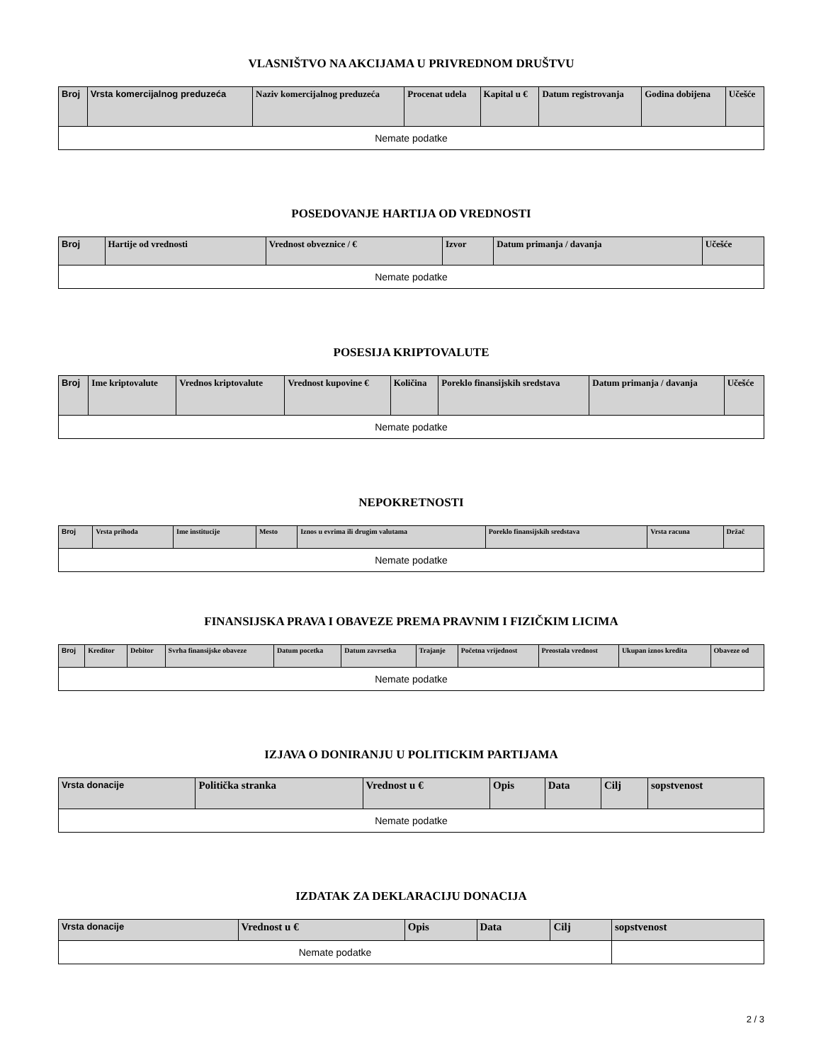VLASNIŠTVO NA AKCIJAMA U PRIVREDNOM DRUŠTVU
| Broj | Vrsta komercijalnog preduzeća | Naziv komercijalnog preduzeća | Procenat udela | Kapital u € | Datum registrovanja | Godina dobijena | Učešće |
| --- | --- | --- | --- | --- | --- | --- | --- |
| Nemate podatke | | | | | | | |
POSEDOVANJE HARTIJA OD VREDNOSTI
| Broj | Hartije od vrednosti | Vrednost obveznice / € | Izvor | Datum primanja / davanja | Učešće |
| --- | --- | --- | --- | --- | --- |
| Nemate podatke | | | | | |
POSESIJA KRIPTOVALUTE
| Broj | Ime kriptovalute | Vrednos kriptovalute | Vrednost kupovine € | Količina | Poreklo finansijskih sredstava | Datum primanja / davanja | Učešće |
| --- | --- | --- | --- | --- | --- | --- | --- |
| Nemate podatke | | | | | | | |
NEPOKRETNOSTI
| Broj | Vrsta prihoda | Ime institucije | Mesto | Iznos u evrima ili drugim valutama | Poreklo finansijskih sredstava | Vrsta racuna | Držač |
| --- | --- | --- | --- | --- | --- | --- | --- |
| Nemate podatke | | | | | | | |
FINANSIJSKA PRAVA I OBAVEZE PREMA PRAVNIM I FIZIČKIM LICIMA
| Broj | Kreditor | Debitor | Svrha finansijske obaveze | Datum pocetka | Datum zavrsetka | Trajanje | Početna vrijednost | Preostala vrednost | Ukupan iznos kredita | Obaveze od |
| --- | --- | --- | --- | --- | --- | --- | --- | --- | --- | --- |
| Nemate podatke | | | | | | | | | | |
IZJAVA O DONIRANJU U POLITICKIM PARTIJAMA
| Vrsta donacije | Politička stranka | Vrednost u € | Opis | Data | Cilj | sopstvenost |
| --- | --- | --- | --- | --- | --- | --- |
| Nemate podatke | | | | | | |
IZDATAK ZA DEKLARACIJU DONACIJA
| Vrsta donacije | Vrednost u € | Opis | Data | Cilj | sopstvenost |
| --- | --- | --- | --- | --- | --- |
| Nemate podatke | | | | | |
2 / 3